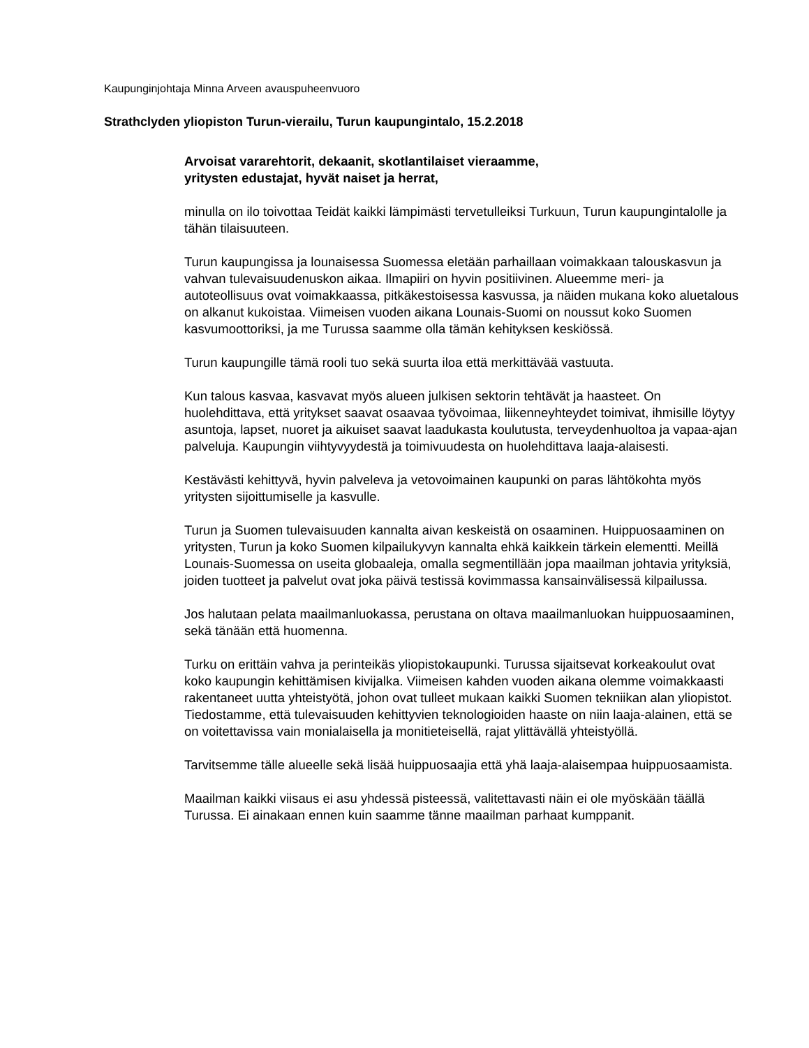Kaupunginjohtaja Minna Arveen avauspuheenvuoro
Strathclyden yliopiston Turun-vierailu, Turun kaupungintalo, 15.2.2018
Arvoisat vararehtorit, dekaanit, skotlantilaiset vieraamme,
yritysten edustajat, hyvät naiset ja herrat,
minulla on ilo toivottaa Teidät kaikki lämpimästi tervetulleiksi Turkuun, Turun kaupungintalolle ja tähän tilaisuuteen.
Turun kaupungissa ja lounaisessa Suomessa eletään parhaillaan voimakkaan talouskasvun ja vahvan tulevaisuudenuskon aikaa. Ilmapiiri on hyvin positiivinen. Alueemme meri- ja autoteollisuus ovat voimakkaassa, pitkäkestoisessa kasvussa, ja näiden mukana koko aluetalous on alkanut kukoistaa. Viimeisen vuoden aikana Lounais-Suomi on noussut koko Suomen kasvumoottoriksi, ja me Turussa saamme olla tämän kehityksen keskiössä.
Turun kaupungille tämä rooli tuo sekä suurta iloa että merkittävää vastuuta.
Kun talous kasvaa, kasvavat myös alueen julkisen sektorin tehtävät ja haasteet. On huolehdittava, että yritykset saavat osaavaa työvoimaa, liikenneyhteydet toimivat, ihmisille löytyy asuntoja, lapset, nuoret ja aikuiset saavat laadukasta koulutusta, terveydenhuoltoa ja vapaa-ajan palveluja. Kaupungin viihtyvyydestä ja toimivuudesta on huolehdittava laaja-alaisesti.
Kestävästi kehittyvä, hyvin palveleva ja vetovoimainen kaupunki on paras lähtökohta myös yritysten sijoittumiselle ja kasvulle.
Turun ja Suomen tulevaisuuden kannalta aivan keskeistä on osaaminen. Huippuosaaminen on yritysten, Turun ja koko Suomen kilpailukyvyn kannalta ehkä kaikkein tärkein elementti. Meillä Lounais-Suomessa on useita globaaleja, omalla segmentillään jopa maailman johtavia yrityksiä, joiden tuotteet ja palvelut ovat joka päivä testissä kovimmassa kansainvälisessä kilpailussa.
Jos halutaan pelata maailmanluokassa, perustana on oltava maailmanluokan huippuosaaminen, sekä tänään että huomenna.
Turku on erittäin vahva ja perinteikäs yliopistokaupunki. Turussa sijaitsevat korkeakoulut ovat koko kaupungin kehittämisen kivijalka. Viimeisen kahden vuoden aikana olemme voimakkaasti rakentaneet uutta yhteistyötä, johon ovat tulleet mukaan kaikki Suomen tekniikan alan yliopistot. Tiedostamme, että tulevaisuuden kehittyvien teknologioiden haaste on niin laaja-alainen, että se on voitettavissa vain monialaisella ja monitieteisellä, rajat ylittävällä yhteistyöllä.
Tarvitsemme tälle alueelle sekä lisää huippuosaajia että yhä laaja-alaisempaa huippuosaamista.
Maailman kaikki viisaus ei asu yhdessä pisteessä, valitettavasti näin ei ole myöskään täällä Turussa. Ei ainakaan ennen kuin saamme tänne maailman parhaat kumppanit.